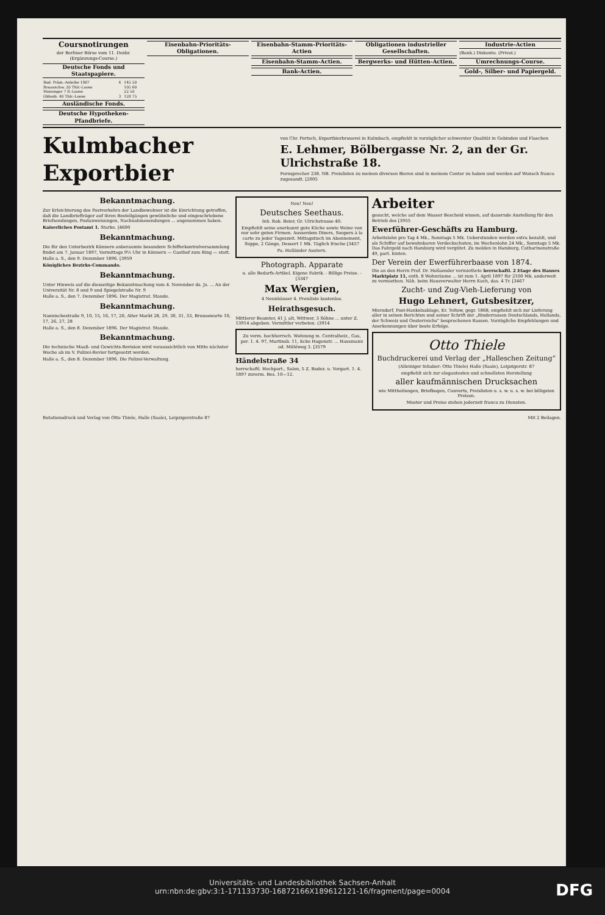Coursnotirungen
der Berliner Börse vom 11. Dezbr. (Ergänzungs-Course.)
Deutsche Fonds und Staatspapiere.
| Bad. Präm.-Anleihe 1867 | 4 | 145 50 |
| Braunschw. 20 Thlr.-Loose | | 105 60 |
| Meininger 7 fl.-Loose | | 22 50 |
| Oldenb. 40 Thlr.-Loose | 3 | 128 75 |
Ausländische Fonds.
Deutsche Hypotheken-Pfandbriefe.
Eisenbahn-Prioritäts-Obligationen.
Eisenbahn-Stamm-Prioritäts-Actien
Eisenbahn-Stamm-Actien.
Bank-Actien.
Obligationen industrieller Gesellschaften.
Bergwerks- und Hütten-Actien.
Industrie-Actien
(Bank.) Diskonto. (Privat.)
Umrechnungs-Course.
Gold-, Silber- und Papiergeld.
Kulmbacher Exportbier
von Chr. Pertsch, Exportbierbrauerei in Kulmbach, empfiehlt in vorzüglicher schwerster Qualität in Gebinden und Flaschen
E. Lehmer, Bölbergasse Nr. 2, an der Gr. Ulrichstraße 18.
Fernsprecher 238. NB. Preislisten zu meinen diversen Bieren sind in meinem Contor zu haben und werden auf Wunsch franco zugesandt. [2005
Bekanntmachung.
Zur Erleichterung des Postverkehrs der Landbewohner ist die Einrichtung getroffen, daß die Landbriefträger auf ihren Bestellgängen gewöhnliche und eingeschriebene Briefsendungen, Postanweisungen, Nachnahmesendungen ... angenommen haben.
Kaiserliches Postamt 1. Starke. [4600
Bekanntmachung.
Die für den Unterbezirk Könnern anberaumte besondere Schifferkontrolversammlung findet am 7. Januar 1897, Vormittags 9½ Uhr in Könnern — Gasthof zum Ring — statt.
Halle a. S., den 9. Dezember 1896. [3959
Königliches Bezirks-Commando.
Bekanntmachung.
Unter Hinweis auf die diesseitige Bekanntmachung vom 4. November ds. Js. ... An der Universität Nr. 8 und 9 und Spiegelstraße Nr. 9
Halle a. S., den 7. Dezember 1896. Der Magistrat. Staude.
Bekanntmachung.
Nannischestraße 9, 10, 15, 16, 17, 20, Alter Markt 28, 29, 30, 31, 33, Brunoswarte 10, 17, 26, 27, 28
Halle a. S., den 8. Dezember 1896. Der Magistrat. Staude.
Bekanntmachung.
Die technische Maaß- und Gewichts-Revision wird voraussichtlich von Mitte nächster Woche ab im V. Polizei-Revier fortgesetzt werden.
Halle a. S., den 8. Dezember 1896. Die Polizei-Verwaltung.
Neu! Neu!
Deutsches Seethaus.
Inh. Rob. Beier, Gr. Ulrichstrasse 40.
Empfiehlt seine anerkannt gute Küche sowie Weine von nur sehr guten Firmen. Ausserdem Diners, Soupers à la carte zu jeder Tageszeit. Mittagstisch im Abonnement, Suppe, 2 Gänge, Dessert 1 Mk. Täglich frische [3457
Pa. Holländer Austern.
Photograph. Apparate
u. alle Bedarfs-Artikel. Eigene Fabrik. - Billige Preise. - [3347
Max Wergien,
4 Neunhäuser 4. Preisliste kostenlos.
Heirathsgesuch.
Mittlerer Beamter, 41 J. alt, Wittwer, 3 Söhne ... unter Z. 13914 abgeben. Vermittler verbeten. (3914
Zu verm. hochherrsch. Wohnung m. Centralheiz., Gas, per. 1. 4. 97, Martinsb. 11, Ecke Hagenstr. ... Hausmann od. Mühlweg 3. [3579
Händelstraße 34
herrschaftl. Hochpart., Salon, 5 Z. Badez. u. Vorgart. 1. 4. 1897 zuverm. Bes. 10—12.
Arbeiter
gesucht, welche auf dem Wasser Bescheid wissen, auf dauernde Anstellung für den Betrieb des [3955
Ewerführer-Geschäfts zu Hamburg.
Arbeitslohn pro Tag 4 Mk., Sonntags 5 Mk. Ueberstunden werden extra bezahlt, und als Schiffer auf bewohnbaren Verdeckschuten, im Wochenlohn 24 Mk., Sonntags 5 Mk. Das Fahrgeld nach Hamburg wird vergütet. Zu melden in Hamburg, Catharinenstraße 49, part. hinten.
Der Verein der Ewerführerbaase von 1874.
Die an den Herrn Prof. Dr. Hollaender vermiethete herrschaftl. 2 Etage des Hauses Marktplatz 11, enth. 8 Wohnräume ... ist zum 1. April 1897 für 2100 Mk. anderweit zu vermiethen. Näh. beim Hausverwalter Herrn Koch, das. 4 Tr. [3467
Zucht- und Zug-Vieh-Lieferung von
Hugo Lehnert, Gutsbesitzer,
Miersdorf, Post-Hankelsablage, Kr. Teltow, gegr. 1868, empfiehlt sich zur Lieferung aller in seinen Berichten und seiner Schrift der „Rinderrassen Deutschlands, Hollands, der Schweiz und Oesterreichs“ besprochenen Rassen. Vorzügliche Empfehlungen und Anerkennungen über beste Erfolge.
Otto Thiele
Buchdruckerei und Verlag der „Halleschen Zeitung“
(Alleiniger Inhaber: Otto Thiele) Halle (Saale), Leipzigerstr. 87
empfiehlt sich zur elegantesten und schnellsten Herstellung
aller kaufmännischen Drucksachen
wie Mittheilungen, Briefbogen, Couverts, Preislisten u. s. w. u. s. w. bei billigsten Preisen.
Muster und Preise stehen jederzeit franco zu Diensten.
Rotationsdruck und Verlag von Otto Thiele, Halle (Saale), Leipzigerstraße 87 Mit 2 Beilagen.
Universitäts- und Landesbibliothek Sachsen-Anhalt
urn:nbn:de:gbv:3:1-171133730-16872166X189612121-16/fragment/page=0004
DFG